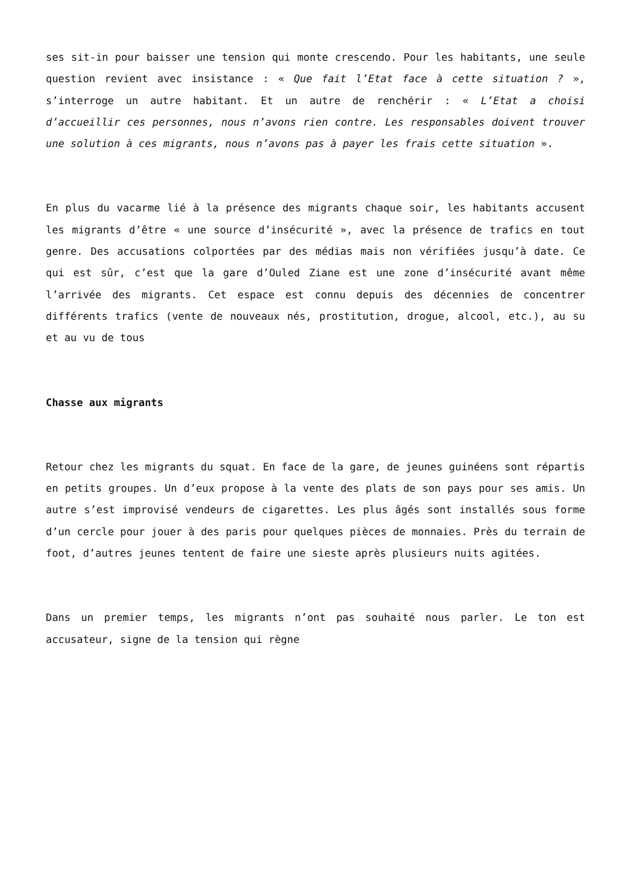ses sit-in pour baisser une tension qui monte crescendo. Pour les habitants, une seule question revient avec insistance : « Que fait l’Etat face à cette situation ? », s’interroge un autre habitant. Et un autre de renchérir : « L’Etat a choisi d’accueillir ces personnes, nous n’avons rien contre. Les responsables doivent trouver une solution à ces migrants, nous n’avons pas à payer les frais cette situation ».
En plus du vacarme lié à la présence des migrants chaque soir, les habitants accusent les migrants d’être « une source d’insécurité », avec la présence de trafics en tout genre. Des accusations colportées par des médias mais non vérifiées jusqu’à date. Ce qui est sûr, c’est que la gare d’Ouled Ziane est une zone d’insécurité avant même l’arrivée des migrants. Cet espace est connu depuis des décennies de concentrer différents trafics (vente de nouveaux nés, prostitution, drogue, alcool, etc.), au su et au vu de tous
Chasse aux migrants
Retour chez les migrants du squat. En face de la gare, de jeunes guinéens sont répartis en petits groupes. Un d’eux propose à la vente des plats de son pays pour ses amis. Un autre s’est improvisé vendeurs de cigarettes. Les plus âgés sont installés sous forme d’un cercle pour jouer à des paris pour quelques pièces de monnaies. Près du terrain de foot, d’autres jeunes tentent de faire une sieste après plusieurs nuits agitées.
Dans un premier temps, les migrants n’ont pas souhaité nous parler. Le ton est accusateur, signe de la tension qui règne